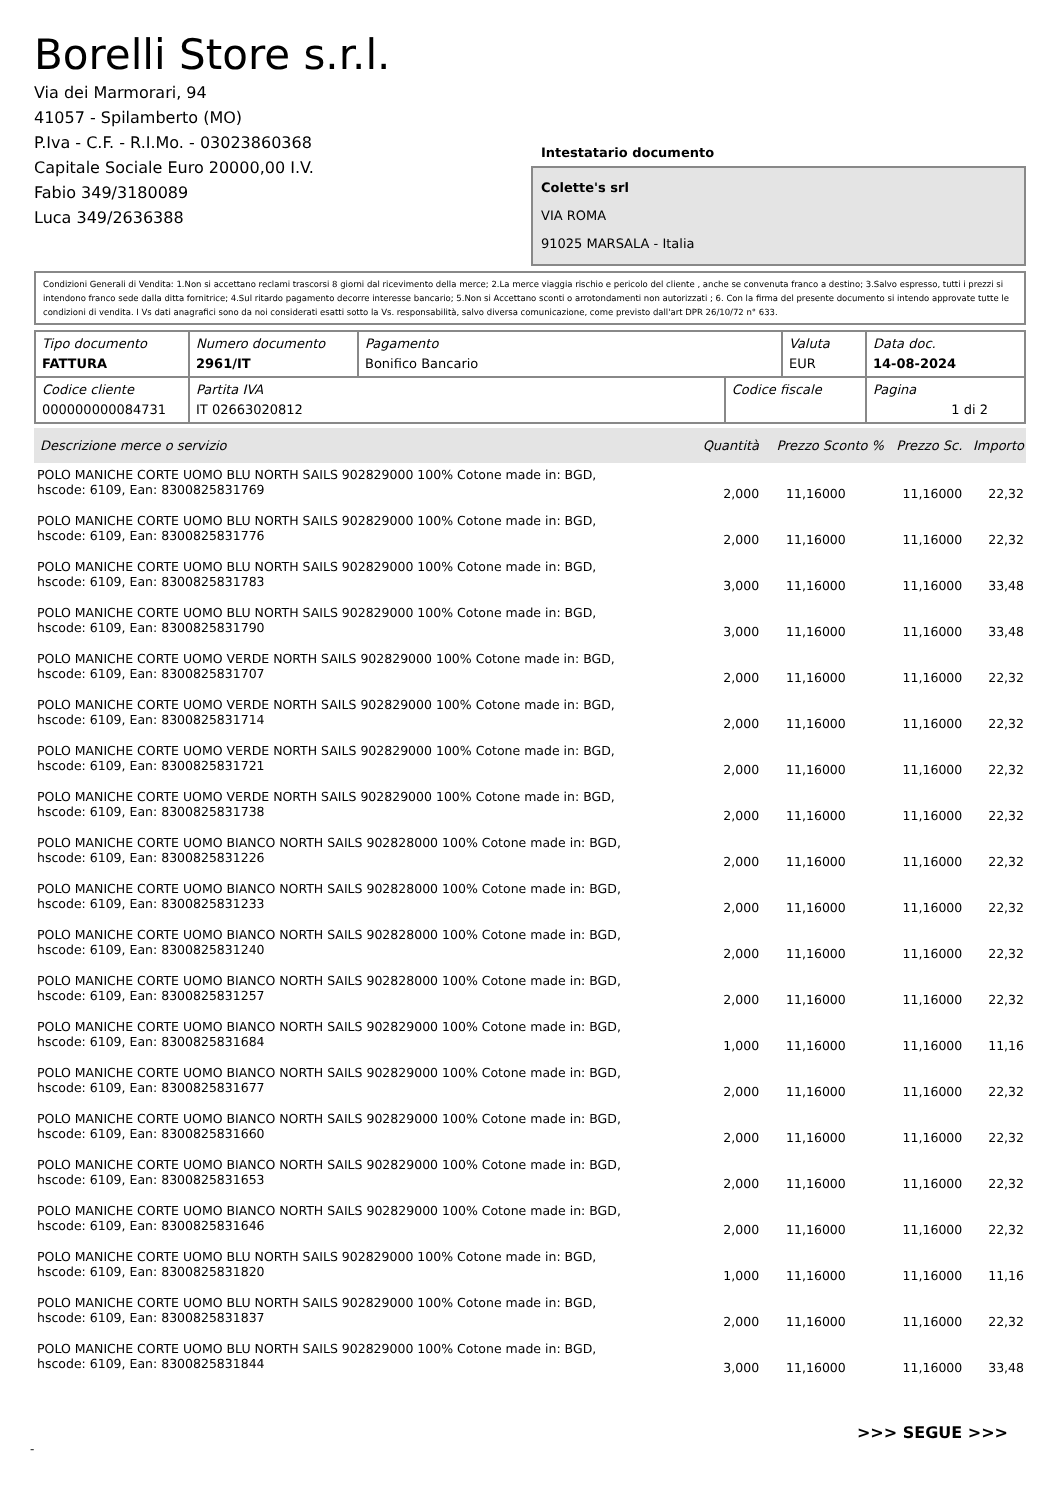Borelli Store s.r.l.
Via dei Marmorari, 94
41057 - Spilamberto (MO)
P.Iva - C.F. - R.I.Mo. - 03023860368
Capitale Sociale Euro 20000,00 I.V.
Fabio 349/3180089
Luca 349/2636388
Intestatario documento
Colette's srl
VIA ROMA
91025 MARSALA - Italia
Condizioni Generali di Vendita: 1.Non si accettano reclami trascorsi 8 giorni dal ricevimento della merce; 2.La merce viaggia rischio e pericolo del cliente , anche se convenuta franco a destino; 3.Salvo espresso, tutti i prezzi si intendono franco sede dalla ditta fornitrice; 4.Sul ritardo pagamento decorre interesse bancario; 5.Non si Accettano sconti o arrotondamenti non autorizzati ; 6. Con la firma del presente documento si intendo approvate tutte le condizioni di vendita. I Vs dati anagrafici sono da noi considerati esatti sotto la Vs. responsabilità, salvo diversa comunicazione, come previsto dall'art DPR 26/10/72 n° 633.
| Tipo documento FATTURA | Numero documento 2961/IT | Pagamento Bonifico Bancario | | Valuta EUR | Data doc. 14-08-2024 |
| Codice cliente 000000000084731 | Partita IVA IT 02663020812 | | Codice fiscale | | Pagina 1 di 2 |
| Descrizione merce o servizio | Quantità | Prezzo Sconto % | Prezzo Sc. | Importo |
| --- | --- | --- | --- | --- |
| POLO MANICHE CORTE UOMO BLU NORTH SAILS 902829000 100% Cotone made in: BGD, hscode: 6109, Ean: 8300825831769 | 2,000 | 11,16000 | 11,16000 | 22,32 |
| POLO MANICHE CORTE UOMO BLU NORTH SAILS 902829000 100% Cotone made in: BGD, hscode: 6109, Ean: 8300825831776 | 2,000 | 11,16000 | 11,16000 | 22,32 |
| POLO MANICHE CORTE UOMO BLU NORTH SAILS 902829000 100% Cotone made in: BGD, hscode: 6109, Ean: 8300825831783 | 3,000 | 11,16000 | 11,16000 | 33,48 |
| POLO MANICHE CORTE UOMO BLU NORTH SAILS 902829000 100% Cotone made in: BGD, hscode: 6109, Ean: 8300825831790 | 3,000 | 11,16000 | 11,16000 | 33,48 |
| POLO MANICHE CORTE UOMO VERDE NORTH SAILS 902829000 100% Cotone made in: BGD, hscode: 6109, Ean: 8300825831707 | 2,000 | 11,16000 | 11,16000 | 22,32 |
| POLO MANICHE CORTE UOMO VERDE NORTH SAILS 902829000 100% Cotone made in: BGD, hscode: 6109, Ean: 8300825831714 | 2,000 | 11,16000 | 11,16000 | 22,32 |
| POLO MANICHE CORTE UOMO VERDE NORTH SAILS 902829000 100% Cotone made in: BGD, hscode: 6109, Ean: 8300825831721 | 2,000 | 11,16000 | 11,16000 | 22,32 |
| POLO MANICHE CORTE UOMO VERDE NORTH SAILS 902829000 100% Cotone made in: BGD, hscode: 6109, Ean: 8300825831738 | 2,000 | 11,16000 | 11,16000 | 22,32 |
| POLO MANICHE CORTE UOMO BIANCO NORTH SAILS 902828000 100% Cotone made in: BGD, hscode: 6109, Ean: 8300825831226 | 2,000 | 11,16000 | 11,16000 | 22,32 |
| POLO MANICHE CORTE UOMO BIANCO NORTH SAILS 902828000 100% Cotone made in: BGD, hscode: 6109, Ean: 8300825831233 | 2,000 | 11,16000 | 11,16000 | 22,32 |
| POLO MANICHE CORTE UOMO BIANCO NORTH SAILS 902828000 100% Cotone made in: BGD, hscode: 6109, Ean: 8300825831240 | 2,000 | 11,16000 | 11,16000 | 22,32 |
| POLO MANICHE CORTE UOMO BIANCO NORTH SAILS 902828000 100% Cotone made in: BGD, hscode: 6109, Ean: 8300825831257 | 2,000 | 11,16000 | 11,16000 | 22,32 |
| POLO MANICHE CORTE UOMO BIANCO NORTH SAILS 902829000 100% Cotone made in: BGD, hscode: 6109, Ean: 8300825831684 | 1,000 | 11,16000 | 11,16000 | 11,16 |
| POLO MANICHE CORTE UOMO BIANCO NORTH SAILS 902829000 100% Cotone made in: BGD, hscode: 6109, Ean: 8300825831677 | 2,000 | 11,16000 | 11,16000 | 22,32 |
| POLO MANICHE CORTE UOMO BIANCO NORTH SAILS 902829000 100% Cotone made in: BGD, hscode: 6109, Ean: 8300825831660 | 2,000 | 11,16000 | 11,16000 | 22,32 |
| POLO MANICHE CORTE UOMO BIANCO NORTH SAILS 902829000 100% Cotone made in: BGD, hscode: 6109, Ean: 8300825831653 | 2,000 | 11,16000 | 11,16000 | 22,32 |
| POLO MANICHE CORTE UOMO BIANCO NORTH SAILS 902829000 100% Cotone made in: BGD, hscode: 6109, Ean: 8300825831646 | 2,000 | 11,16000 | 11,16000 | 22,32 |
| POLO MANICHE CORTE UOMO BLU NORTH SAILS 902829000 100% Cotone made in: BGD, hscode: 6109, Ean: 8300825831820 | 1,000 | 11,16000 | 11,16000 | 11,16 |
| POLO MANICHE CORTE UOMO BLU NORTH SAILS 902829000 100% Cotone made in: BGD, hscode: 6109, Ean: 8300825831837 | 2,000 | 11,16000 | 11,16000 | 22,32 |
| POLO MANICHE CORTE UOMO BLU NORTH SAILS 902829000 100% Cotone made in: BGD, hscode: 6109, Ean: 8300825831844 | 3,000 | 11,16000 | 11,16000 | 33,48 |
>>> SEGUE >>>
-